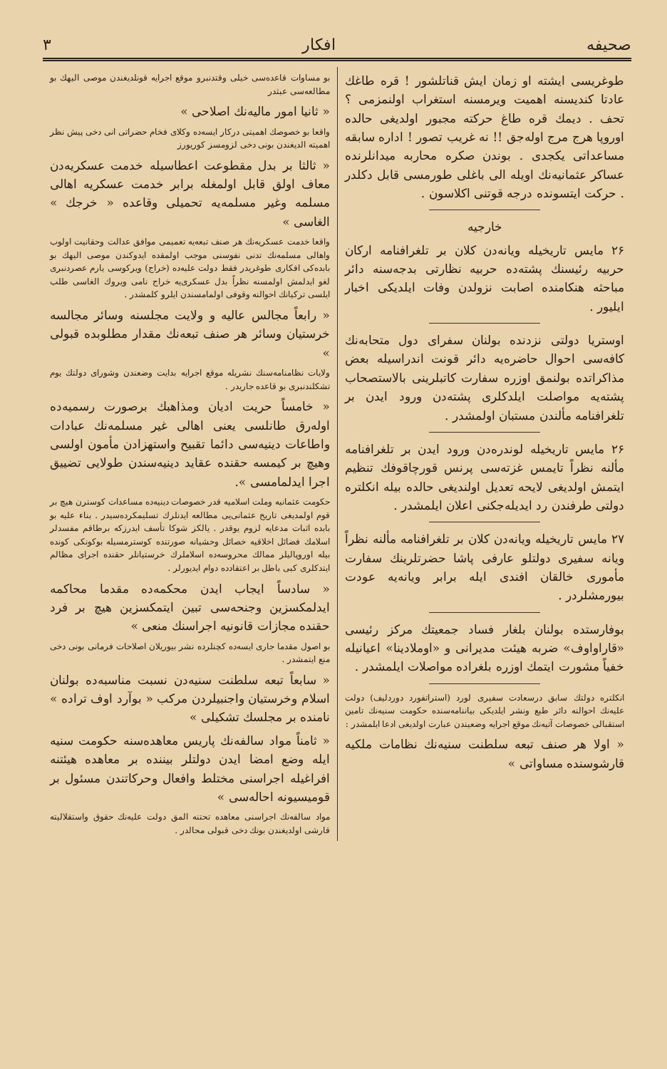صحیفه افکار ۳
طوغریسی ایشته او زمان ایش قناتلشور ! قره طاغك عادتا کندیسنه اهمیت ویرمسنه استغراب اولنمزمی ؟ تحف . دیمك قره طاغ حرکته مجبور اولدیغی حالده اوروپا هرج مرج اوله‌جق !! نه غریب تصور ! اداره سابقه مساعداتی یكجدی . بوندن صكره محاربه میدانلرنده عساکر عثمانیه‌نك اویله الی باغلی طورمسی قابل دکلدر . حرکت ایتسونده درجه قوتنی اکلاسون .
خارجیه
۲۶ مایس تاریخیله ویانه‌دن کلان بر تلغرافنامه ارکان حربیه رئیسنك پشته‌ده حربیه نظارتی بدجه‌سنه دائر مباحثه هنکامنده اصابت نزولدن وفات ایلدیکی اخبار ایلیور .
اوستریا دولتی نزدنده بولنان سفرای دول متحابه‌نك کافه‌سی احوال حاضره‌یه دائر قونت اندراسیله بعض مذاکراتده بولنمق اوزره سفارت کاتبلرینی بالاستصحاب پشته‌یه مواصلت ایلدکلری پشته‌دن ورود ایدن بر تلغرافنامه مألندن مستبان اولمشدر .
۲۶ مایس تاریخیله لوندره‌دن ورود ایدن بر تلغرافنامه مألنه نظراً تایمس غزته‌سی پرنس قورچاقوفك تنظیم ایتمش اولدیغی لایحه تعدیل اولندیغی حالده بیله انکلتره دولتی طرفندن رد ایدیله‌جکنی اعلان ایلمشدر .
۲۷ مایس تاریخیله ویانه‌دن کلان بر تلغرافنامه مألنه نظراً ویانه سفیری دولتلو عارفی پاشا حضرتلرینك سفارت مأموری خالقان افندی ایله برابر ویانه‌یه عودت بیورمشلردر .
بوفارستده بولنان بلغار فساد جمعیتك مرکز رئیسی «قاراواوف» ضربه هیئت مدیرانی و «اوملادینا» اعیانیله خفیاً مشورت ایتمك اوزره بلغراده مواصلات ایلمشدر .
انکلتره دولتك سابق درسعادت سفیری لورد (استراتفورد دوردلیف) دولت علیه‌نك احوالنه دائر طبع ونشر ایلدیکی بیاننامه‌سنده حکومت سنیه‌نك تامین استقبالی خصوصات آتیه‌نك موقع اجرایه وضعیندن عبارت اولدیغی ادعا ایلمشدر :
« اولا هر صنف تبعه سلطنت سنیه‌نك نظامات ملکیه قارشوسنده مساواتی »
بو مساوات قاعده‌سی خیلی وقتدنبرو موقع اجرایه قونلدیغندن موصی الیهك بو مطالعه‌سی عبثدر
« ثانیا امور مالیه‌نك اصلاحی »
واقعا بو خصوصك اهمیتی درکار ایسه‌ده وکلای فخام حضراتی انی دخی پیش نظر اهمیته الدیغندن بونی دخی لزومسز کوریورز
« ثالثا بر بدل مقطوعت اعطاسیله خدمت عسکریه‌دن معاف اولق قابل اولمغله برابر خدمت عسکریه اهالی مسلمه وغیر مسلمه‌یه تحمیلی وقاعده « خرجك » الغاسی »
واقعا خدمت عسکریه‌نك هر صنف تبعه‌یه تعمیمی موافق عدالت وحقانیت اولوب واهالی مسلمه‌نك تدنی نفوسنی موجب اولمقده ایدوکندن موصی الیهك بو بابده‌کی افکاری طوغریدر فقط دولت علیه‌ده (خراج) ویرکوسی یارم عصردنبری لغو ایدلمش اولمسنه نظراً بدل عسکری‌یه خراج نامی ویروك الغاسی طلب ایلسی ترکیانك احوالنه وقوفی اولمامسندن ایلرو کلمشدر .
« رابعاً مجالس عالیه و ولایت مجلسنه وسائر مجالسه خرستیان وسائر هر صنف تبعه‌نك مقدار مطلوبده قبولی »
ولایات نظامنامه‌سنك نشریله موقع اجرایه بدایت وضعندن وشورای دولتك یوم تشکلندنبری بو قاعده جاریدر .
« خامساً حریت ادیان ومذاهبك برصورت رسمیه‌ده اوله‌رق طانلسی یعنی اهالی غیر مسلمه‌نك عبادات واطاعات دینیه‌سی دائما تقبیح واستهزادن مأمون اولسی وهیچ بر کیمسه حقنده عقاید دینیه‌سندن طولایی تضییق اجرا ایدلمامسی ».
حکومت عثمانیه وملت اسلامیه قدر خصوصات دینیه‌ده مساعدات کوسترن هیچ بر قوم اولمدیغی تاریخ عثمانی‌یی مطالعه ایدنلرك تسلیمکرده‌سیدر . بناء علیه بو بابده اثبات مدعایه لزوم یوقدر . یالکز شوکا تأسف ایدرزکه برطاقم مفسدلر اسلامك فضائل اخلاقیه خصائل وحشیانه صورتنده کوسترمسیله بوکونکی کونده بیله اوروپالیلر ممالك محروسه‌ده اسلاملرك خرستیانلر حقنده اجرای مظالم ایتدکلری کبی باطل بر اعتقادده دوام ایدیورلر .
« سادساً ایجاب ایدن محکمه‌ده مقدما محاکمه ایدلمکسزین وجنحه‌سی تبین ایتمکسزین هیچ بر فرد حقنده مجازات قانونیه اجراسنك منعی »
بو اصول مقدما جاری ایسه‌ده کچنلرده نشر بیوریلان اصلاحات فرمانی بونی دخی منع ایتمشدر .
« سابعاً تبعه سلطنت سنیه‌دن نسبت مناسبه‌ده بولنان اسلام وخرستیان واجنبیلردن مرکب « بوآرد اوف ترادە » نامنده بر مجلسك تشکیلی »
« ثامناً مواد سالفه‌نك پاریس معاهده‌سنه حکومت سنیه ایله وضع امضا ایدن دولتلر بیننده بر معاهده هیئتنه افراغیله اجراسنی مختلط وافعال وحرکاتندن مسئول بر قومیسیونه احاله‌سی »
مواد سالفه‌نك اجراسنی معاهده تحتنه المق دولت علیه‌نك حقوق واستقلالیته قارشی اولدیغندن بونك دخی قبولی محالدر .